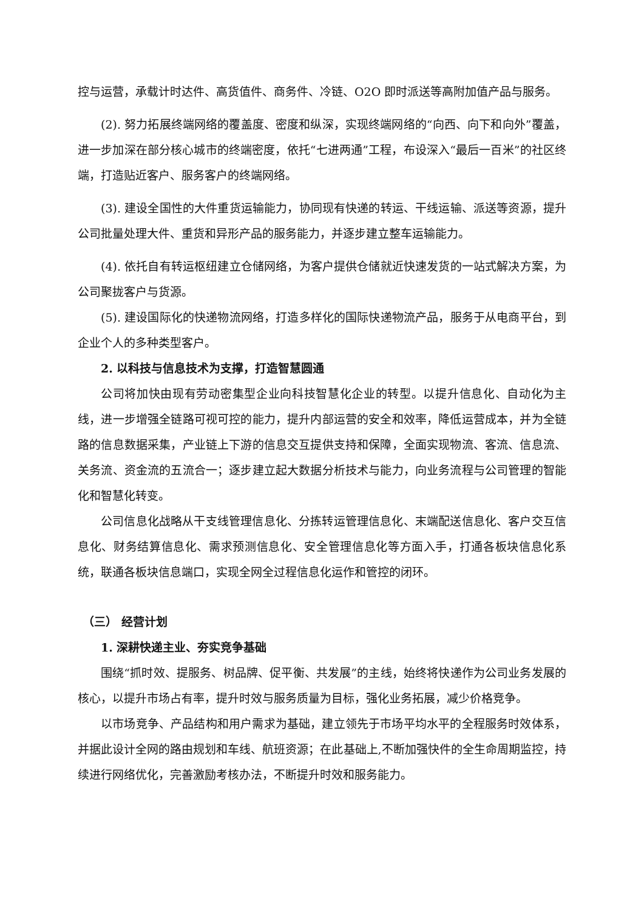控与运营，承载计时达件、高货值件、商务件、冷链、O2O 即时派送等高附加值产品与服务。
(2). 努力拓展终端网络的覆盖度、密度和纵深，实现终端网络的“向西、向下和向外”覆盖，进一步加深在部分核心城市的终端密度，依托“七进两通”工程，布设深入“最后一百米”的社区终端，打造贴近客户、服务客户的终端网络。
(3). 建设全国性的大件重货运输能力，协同现有快递的转运、干线运输、派送等资源，提升公司批量处理大件、重货和异形产品的服务能力，并逐步建立整车运输能力。
(4). 依托自有转运枢纽建立仓储网络，为客户提供仓储就近快速发货的一站式解决方案，为公司聚拢客户与货源。
(5). 建设国际化的快递物流网络，打造多样化的国际快递物流产品，服务于从电商平台，到企业个人的多种类型客户。
2. 以科技与信息技术为支撑，打造智慧圆通
公司将加快由现有劳动密集型企业向科技智慧化企业的转型。以提升信息化、自动化为主线，进一步增强全链路可视可控的能力，提升内部运营的安全和效率，降低运营成本，并为全链路的信息数据采集，产业链上下游的信息交互提供支持和保障，全面实现物流、客流、信息流、关务流、资金流的五流合一；逐步建立起大数据分析技术与能力，向业务流程与公司管理的智能化和智慧化转变。
公司信息化战略从干支线管理信息化、分拣转运管理信息化、末端配送信息化、客户交互信息化、财务结算信息化、需求预测信息化、安全管理信息化等方面入手，打通各板块信息化系统，联通各板块信息端口，实现全网全过程信息化运作和管控的闭环。
（三） 经营计划
1. 深耕快递主业、夯实竞争基础
围绕“抓时效、提服务、树品牌、促平衡、共发展”的主线，始终将快递作为公司业务发展的核心，以提升市场占有率，提升时效与服务质量为目标，强化业务拓展，减少价格竞争。
以市场竞争、产品结构和用户需求为基础，建立领先于市场平均水平的全程服务时效体系，并据此设计全网的路由规划和车线、航班资源；在此基础上,不断加强快件的全生命周期监控，持续进行网络优化，完善激励考核办法，不断提升时效和服务能力。